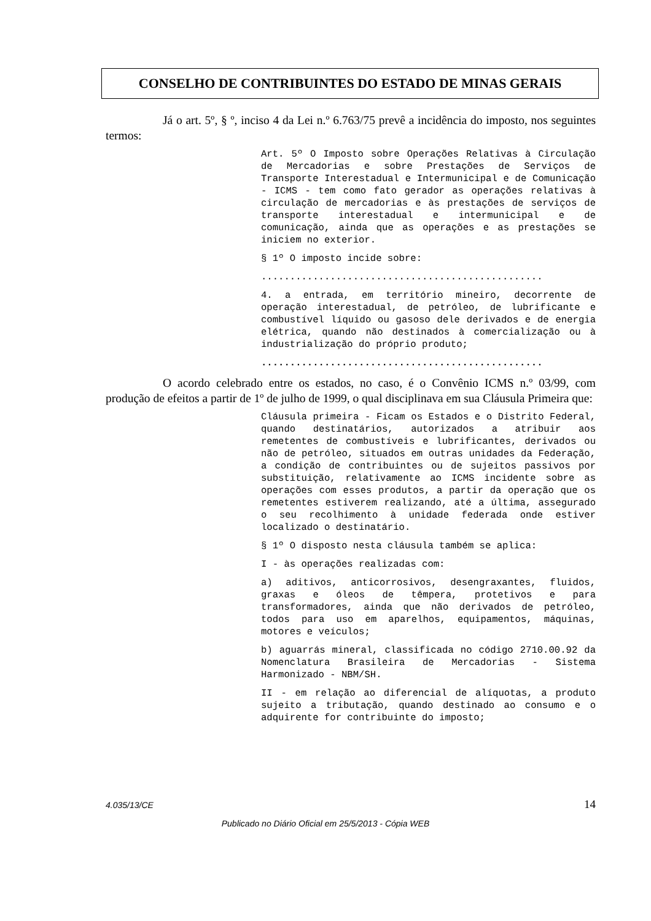CONSELHO DE CONTRIBUINTES DO ESTADO DE MINAS GERAIS
Já o art. 5º, § º, inciso 4 da Lei n.º 6.763/75 prevê a incidência do imposto, nos seguintes termos:
Art. 5º O Imposto sobre Operações Relativas à Circulação de Mercadorias e sobre Prestações de Serviços de Transporte Interestadual e Intermunicipal e de Comunicação - ICMS - tem como fato gerador as operações relativas à circulação de mercadorias e às prestações de serviços de transporte interestadual e intermunicipal e de comunicação, ainda que as operações e as prestações se iniciem no exterior.
§ 1º O imposto incide sobre:
.................................................
4. a entrada, em território mineiro, decorrente de operação interestadual, de petróleo, de lubrificante e combustível líquido ou gasoso dele derivados e de energia elétrica, quando não destinados à comercialização ou à industrialização do próprio produto;
.................................................
O acordo celebrado entre os estados, no caso, é o Convênio ICMS n.º 03/99, com produção de efeitos a partir de 1º de julho de 1999, o qual disciplinava em sua Cláusula Primeira que:
Cláusula primeira - Ficam os Estados e o Distrito Federal, quando destinatários, autorizados a atribuir aos remetentes de combustíveis e lubrificantes, derivados ou não de petróleo, situados em outras unidades da Federação, a condição de contribuintes ou de sujeitos passivos por substituição, relativamente ao ICMS incidente sobre as operações com esses produtos, a partir da operação que os remetentes estiverem realizando, até a última, assegurado o seu recolhimento à unidade federada onde estiver localizado o destinatário.
§ 1º O disposto nesta cláusula também se aplica:
I - às operações realizadas com:
a) aditivos, anticorrosivos, desengraxantes, fluidos, graxas e óleos de têmpera, protetivos e para transformadores, ainda que não derivados de petróleo, todos para uso em aparelhos, equipamentos, máquinas, motores e veículos;
b) aguarrás mineral, classificada no código 2710.00.92 da Nomenclatura Brasileira de Mercadorias - Sistema Harmonizado - NBM/SH.
II - em relação ao diferencial de alíquotas, a produto sujeito a tributação, quando destinado ao consumo e o adquirente for contribuinte do imposto;
4.035/13/CE 14
Publicado no Diário Oficial em 25/5/2013 - Cópia WEB